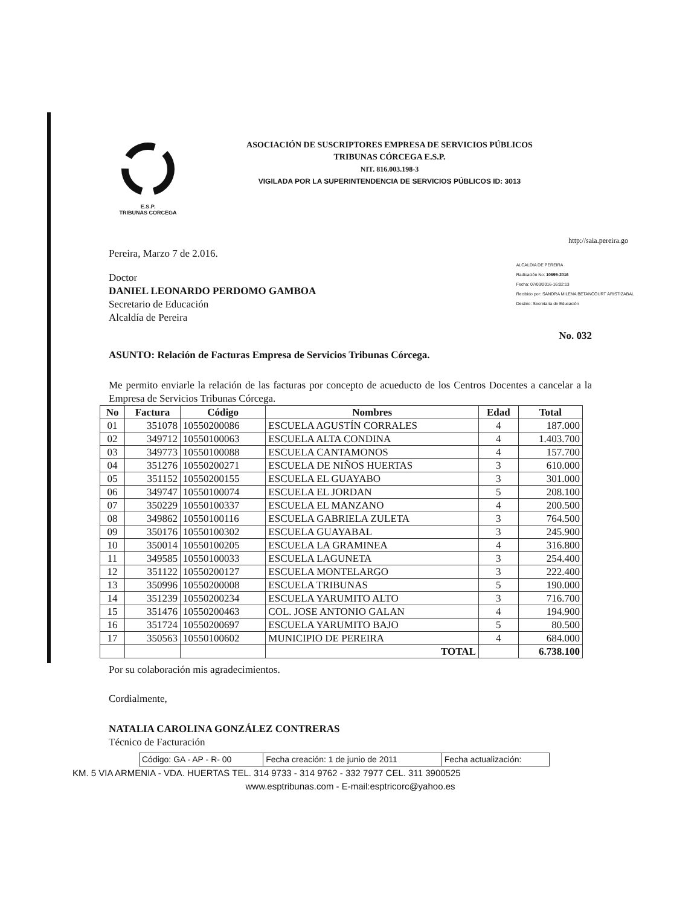E.S.P.
TRIBUNAS CORCEGA
ASOCIACIÓN DE SUSCRIPTORES EMPRESA DE SERVICIOS PÚBLICOS
TRIBUNAS CÓRCEGA E.S.P.
NIT. 816.003.198-3
VIGILADA POR LA SUPERINTENDENCIA DE SERVICIOS PÚBLICOS ID: 3013
http://saia.pereira.go
Pereira, Marzo 7 de 2.016.
Doctor
DANIEL LEONARDO PERDOMO GAMBOA
Secretario de Educación
Alcaldía de Pereira
ALCALDIA DE PEREIRA
Radicación No: 10695-2016
Fecha: 07/03/2016-16:02:13
Recibido por: SANDRA MILENA BETANCOURT ARISTIZABAL
Destino: Secretaria de Educación
No. 032
ASUNTO: Relación de Facturas Empresa de Servicios Tribunas Córcega.
Me permito enviarle la relación de las facturas por concepto de acueducto de los Centros Docentes a cancelar a la Empresa de Servicios Tribunas Córcega.
| No | Factura | Código | Nombres | Edad | Total |
| --- | --- | --- | --- | --- | --- |
| 01 | 351078 | 10550200086 | ESCUELA AGUSTÍN CORRALES | 4 | 187.000 |
| 02 | 349712 | 10550100063 | ESCUELA ALTA CONDINA | 4 | 1.403.700 |
| 03 | 349773 | 10550100088 | ESCUELA CANTAMONOS | 4 | 157.700 |
| 04 | 351276 | 10550200271 | ESCUELA DE NIÑOS HUERTAS | 3 | 610.000 |
| 05 | 351152 | 10550200155 | ESCUELA EL GUAYABO | 3 | 301.000 |
| 06 | 349747 | 10550100074 | ESCUELA EL JORDAN | 5 | 208.100 |
| 07 | 350229 | 10550100337 | ESCUELA EL MANZANO | 4 | 200.500 |
| 08 | 349862 | 10550100116 | ESCUELA GABRIELA ZULETA | 3 | 764.500 |
| 09 | 350176 | 10550100302 | ESCUELA GUAYABAL | 3 | 245.900 |
| 10 | 350014 | 10550100205 | ESCUELA LA GRAMINEA | 4 | 316.800 |
| 11 | 349585 | 10550100033 | ESCUELA LAGUNETA | 3 | 254.400 |
| 12 | 351122 | 10550200127 | ESCUELA MONTELARGO | 3 | 222.400 |
| 13 | 350996 | 10550200008 | ESCUELA TRIBUNAS | 5 | 190.000 |
| 14 | 351239 | 10550200234 | ESCUELA YARUMITO ALTO | 3 | 716.700 |
| 15 | 351476 | 10550200463 | COL. JOSE ANTONIO GALAN | 4 | 194.900 |
| 16 | 351724 | 10550200697 | ESCUELA YARUMITO BAJO | 5 | 80.500 |
| 17 | 350563 | 10550100602 | MUNICIPIO DE PEREIRA | 4 | 684.000 |
| | | | TOTAL | | 6.738.100 |
Por su colaboración mis agradecimientos.
Cordialmente,
NATALIA CAROLINA GONZÁLEZ CONTRERAS
Técnico de Facturación
| Código: GA - AP - R- 00 | Fecha creación: 1 de junio de 2011 | Fecha actualización: |
KM. 5 VIA ARMENIA - VDA. HUERTAS TEL. 314 9733 - 314 9762 - 332 7977 CEL. 311 3900525
www.esptribunas.com - E-mail:esptricorc@yahoo.es